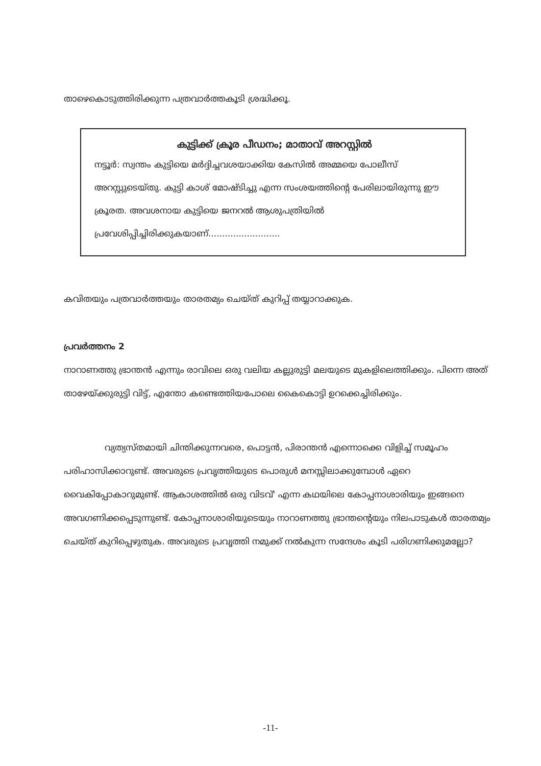താഴെകൊടുത്തിരിക്കുന്ന പത്രവാർത്തകൂടി ശ്രദ്ധിക്കൂ.
കുട്ടിക്ക് ക്രൂര പീഡനം; മാതാവ് അറസ്റ്റിൽ
നട്ടൂർ: സ്വന്തം കുട്ടിയെ മർദ്ദിച്ചവശയാക്കിയ കേസിൽ അമ്മയെ പോലീസ് അറസ്റ്റുടെയ്തു. കുട്ടി കാശ് മോഷ്ടിച്ചു എന്ന സംശയത്തിന്റെ പേരിലായിരുന്നു ഈ ക്രൂരത. അവശനായ കുട്ടിയെ ജനറൽ ആശുപത്രിയിൽ പ്രവേശിപ്പിച്ചിരിക്കുകയാണ്..........................
കവിതയും പത്രവാർത്തയും താരതമ്യം ചെയ്ത് കുറിപ്പ് തയ്യാറാക്കുക.
പ്രവർത്തനം 2
നാറാണത്തു ഭ്രാന്തൻ എന്നും രാവിലെ ഒരു വലിയ കല്ലുരുട്ടി മലയുടെ മുകളിലെത്തിക്കും. പിന്നെ അത് താഴേയ്ക്കുരുട്ടി വിട്ട്, എന്തോ കണ്ടെത്തിയപോലെ കൈകൊട്ടി ഉറക്കെച്ചിരിക്കും.
വ്യത്യസ്തമായി ചിന്തിക്കുന്നവരെ, പൊട്ടൻ, പിരാന്തൻ എന്നൊക്കെ വിളിച്ച് സമൂഹം പരിഹാസിക്കാറുണ്ട്. അവരുടെ പ്രവൃത്തിയുടെ പൊരുൾ മനസ്സിലാക്കുമ്പോൾ ഏറെ വൈകിപ്പോകാറുമുണ്ട്. ആകാശത്തിൽ ഒരു വിടവ്' എന്ന കഥയിലെ കോപ്പനാശാരിയും ഇങ്ങനെ അവഗണിക്കപ്പെടുന്നുണ്ട്. കോപ്പനാശാരിയുടെയും നാറാണത്തു ഭ്രാന്തന്റെയും നിലപാടുകൾ താരതമ്യം ചെയ്ത് കുറിപ്പെഴുതുക. അവരുടെ പ്രവൃത്തി നമുക്ക് നൽകുന്ന സന്ദേശം കൂടി പരിഗണിക്കുമല്ലോ?
-11-